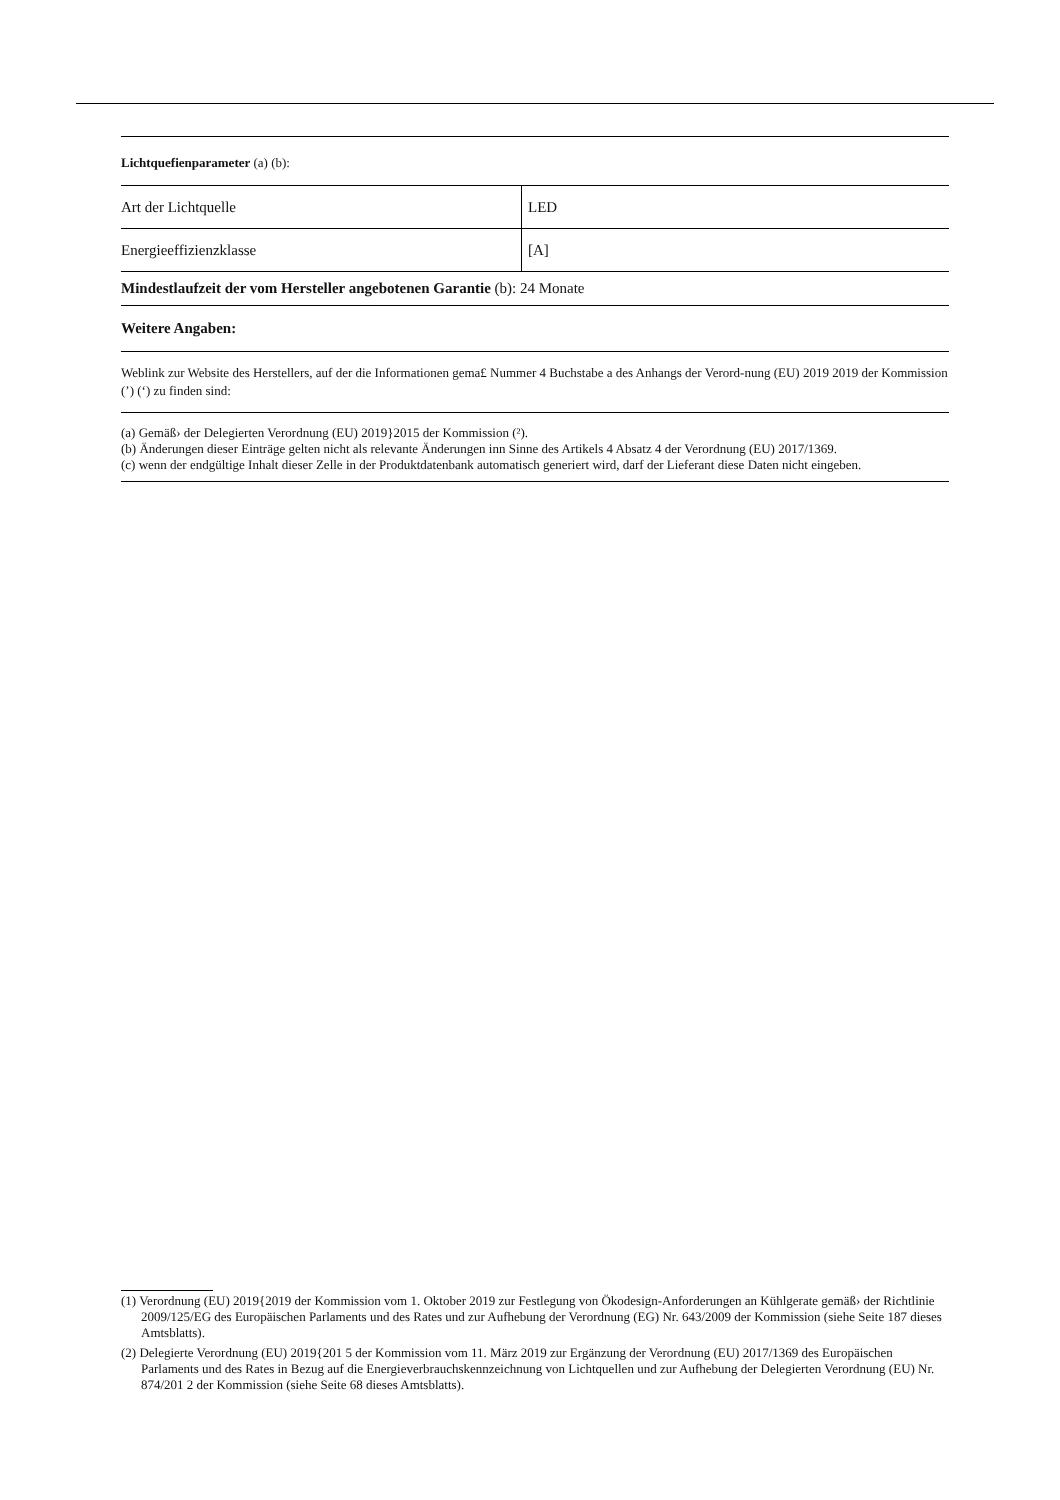Lichtquefienparameter (a) (b):
| Art der Lichtquelle | LED |
| Energieeffizienzklasse | [A] |
Mindestlaufzeit der vom Hersteller angebotenen Garantie (b): 24 Monate
Weitere Angaben:
Weblink zur Website des Herstellers, auf der die Informationen gema£ Nummer 4 Buchstabe a des Anhangs der Verord-nung (EU) 2019 2019 der Kommission (’) (‘) zu finden sind:
(a) Gemäß› der Delegierten Verordnung (EU) 2019}2015 der Kommission (²).
(b) Änderungen dieser Einträge gelten nicht als relevante Änderungen inn Sinne des Artikels 4 Absatz 4 der Verordnung (EU) 2017/1369.
(c) wenn der endgültige Inhalt dieser Zelle in der Produktdatenbank automatisch generiert wird, darf der Lieferant diese Daten nicht eingeben.
(1) Verordnung (EU) 2019{2019 der Kommission vom 1. Oktober 2019 zur Festlegung von Ökodesign-Anforderungen an Kühlgerate gemäß› der Richtlinie 2009/125/EG des Europäischen Parlaments und des Rates und zur Aufhebung der Verordnung (EG) Nr. 643/2009 der Kommission (siehe Seite 187 dieses Amtsblatts).
(2) Delegierte Verordnung (EU) 2019{201 5 der Kommission vom 11. März 2019 zur Ergänzung der Verordnung (EU) 2017/1369 des Europäischen Parlaments und des Rates in Bezug auf die Energieverbrauchskennzeichnung von Lichtquellen und zur Aufhebung der Delegierten Verordnung (EU) Nr. 874/201 2 der Kommission (siehe Seite 68 dieses Amtsblatts).